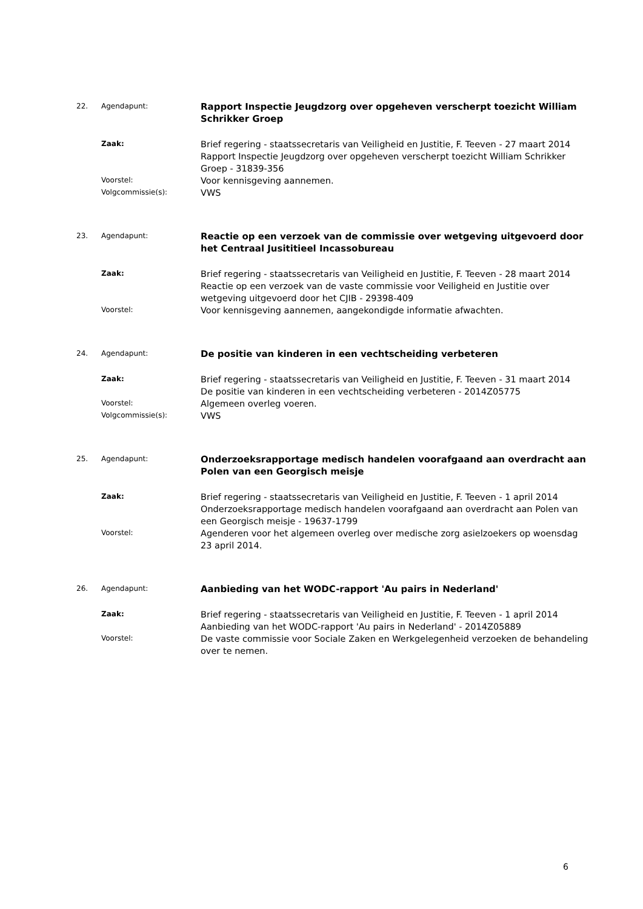22. Agendapunt:
Rapport Inspectie Jeugdzorg over opgeheven verscherpt toezicht William Schrikker Groep
Zaak:
Brief regering - staatssecretaris van Veiligheid en Justitie, F. Teeven - 27 maart 2014
Rapport Inspectie Jeugdzorg over opgeheven verscherpt toezicht William Schrikker Groep - 31839-356
Voorstel:
Voor kennisgeving aannemen.
Volgcommissie(s):
VWS
23. Agendapunt:
Reactie op een verzoek van de commissie over wetgeving uitgevoerd door het Centraal Jusititieel Incassobureau
Zaak:
Brief regering - staatssecretaris van Veiligheid en Justitie, F. Teeven - 28 maart 2014
Reactie op een verzoek van de vaste commissie voor Veiligheid en Justitie over wetgeving uitgevoerd door het CJIB - 29398-409
Voorstel:
Voor kennisgeving aannemen, aangekondigde informatie afwachten.
24. Agendapunt:
De positie van kinderen in een vechtscheiding verbeteren
Zaak:
Brief regering - staatssecretaris van Veiligheid en Justitie, F. Teeven - 31 maart 2014
De positie van kinderen in een vechtscheiding verbeteren - 2014Z05775
Voorstel:
Algemeen overleg voeren.
Volgcommissie(s):
VWS
25. Agendapunt:
Onderzoeksrapportage medisch handelen voorafgaand aan overdracht aan Polen van een Georgisch meisje
Zaak:
Brief regering - staatssecretaris van Veiligheid en Justitie, F. Teeven - 1 april 2014
Onderzoeksrapportage medisch handelen voorafgaand aan overdracht aan Polen van een Georgisch meisje - 19637-1799
Voorstel:
Agenderen voor het algemeen overleg over medische zorg asielzoekers op woensdag 23 april 2014.
26. Agendapunt:
Aanbieding van het WODC-rapport 'Au pairs in Nederland'
Zaak:
Brief regering - staatssecretaris van Veiligheid en Justitie, F. Teeven - 1 april 2014
Aanbieding van het WODC-rapport 'Au pairs in Nederland' - 2014Z05889
Voorstel:
De vaste commissie voor Sociale Zaken en Werkgelegenheid verzoeken de behandeling over te nemen.
6